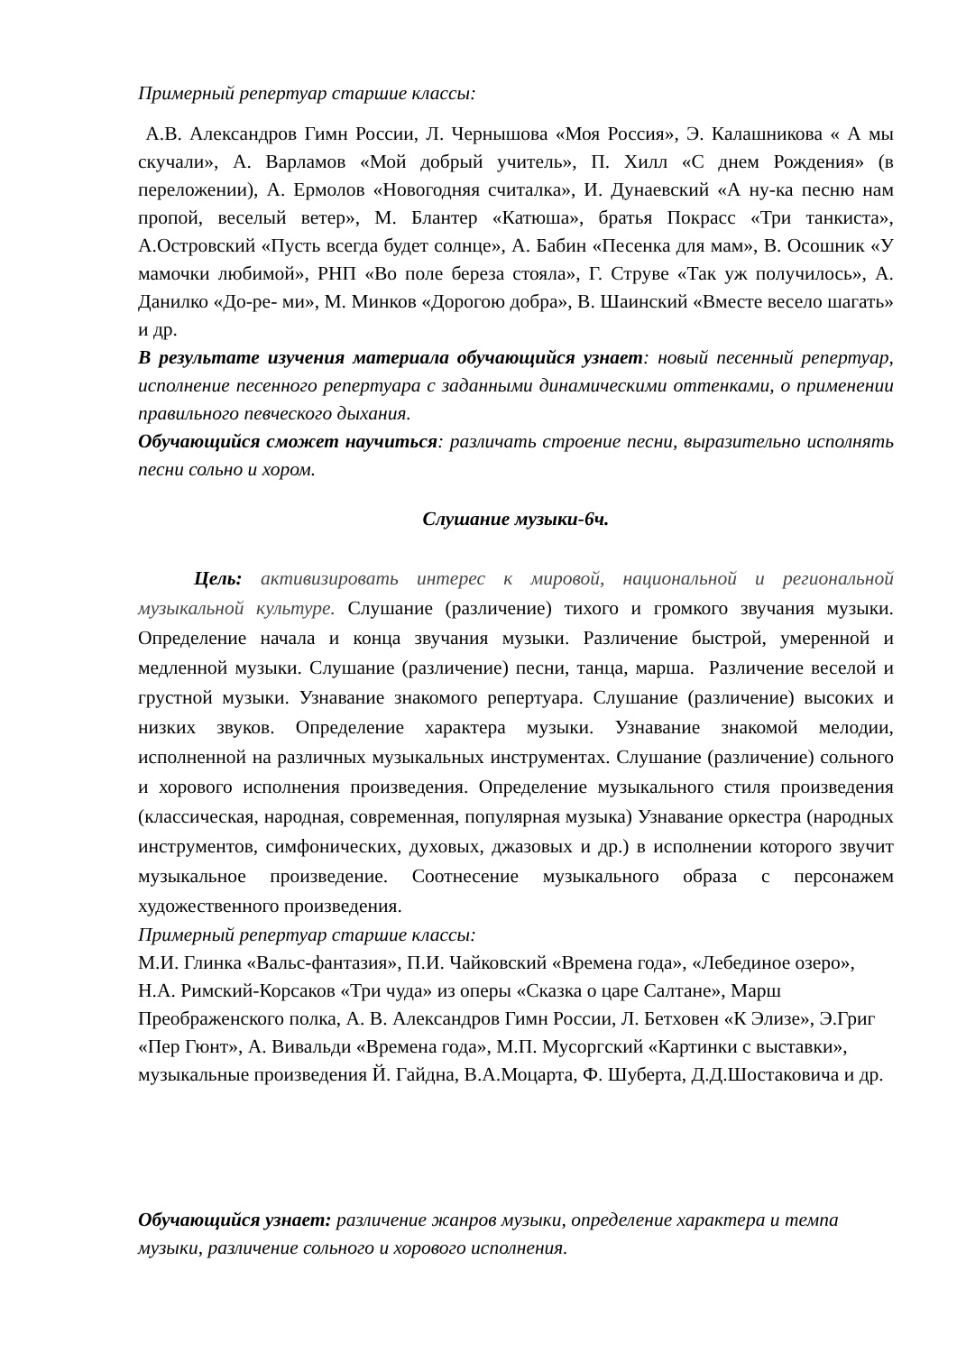Примерный репертуар старшие классы:
А.В. Александров Гимн России, Л. Чернышова «Моя Россия», Э. Калашникова « А мы скучали», А. Варламов «Мой добрый учитель», П. Хилл «С днем Рождения» (в переложении), А. Ермолов «Новогодняя считалка», И. Дунаевский «А ну-ка песню нам пропой, веселый ветер», М. Блантер «Катюша», братья Покрасс «Три танкиста», А.Островский «Пусть всегда будет солнце», А. Бабин «Песенка для мам», В. Осошник «У мамочки любимой», РНП «Во поле береза стояла», Г. Струве «Так уж получилось», А. Данилко «До-ре- ми», М. Минков «Дорогою добра», В. Шаинский «Вместе весело шагать» и др.
В результате изучения материала обучающийся узнает: новый песенный репертуар, исполнение песенного репертуара с заданными динамическими оттенками, о применении правильного певческого дыхания.
Обучающийся сможет научиться: различать строение песни, выразительно исполнять песни сольно и хором.
Слушание музыки-6ч.
Цель: активизировать интерес к мировой, национальной и региональной музыкальной культуре. Слушание (различение) тихого и громкого звучания музыки. Определение начала и конца звучания музыки. Различение быстрой, умеренной и медленной музыки. Слушание (различение) песни, танца, марша. Различение веселой и грустной музыки. Узнавание знакомого репертуара. Слушание (различение) высоких и низких звуков. Определение характера музыки. Узнавание знакомой мелодии, исполненной на различных музыкальных инструментах. Слушание (различение) сольного и хорового исполнения произведения. Определение музыкального стиля произведения (классическая, народная, современная, популярная музыка) Узнавание оркестра (народных инструментов, симфонических, духовых, джазовых и др.) в исполнении которого звучит музыкальное произведение. Соотнесение музыкального образа с персонажем художественного произведения.
Примерный репертуар старшие классы:
М.И. Глинка «Вальс-фантазия», П.И. Чайковский «Времена года», «Лебединое озеро», Н.А. Римский-Корсаков «Три чуда» из оперы «Сказка о царе Салтане», Марш Преображенского полка, А. В. Александров Гимн России, Л. Бетховен «К Элизе», Э.Григ «Пер Гюнт», А. Вивальди «Времена года», М.П. Мусоргский «Картинки с выставки», музыкальные произведения Й. Гайдна, В.А.Моцарта, Ф. Шуберта, Д.Д.Шостаковича и др.
Обучающийся узнает: различение жанров музыки, определение характера и темпа музыки, различение сольного и хорового исполнения.